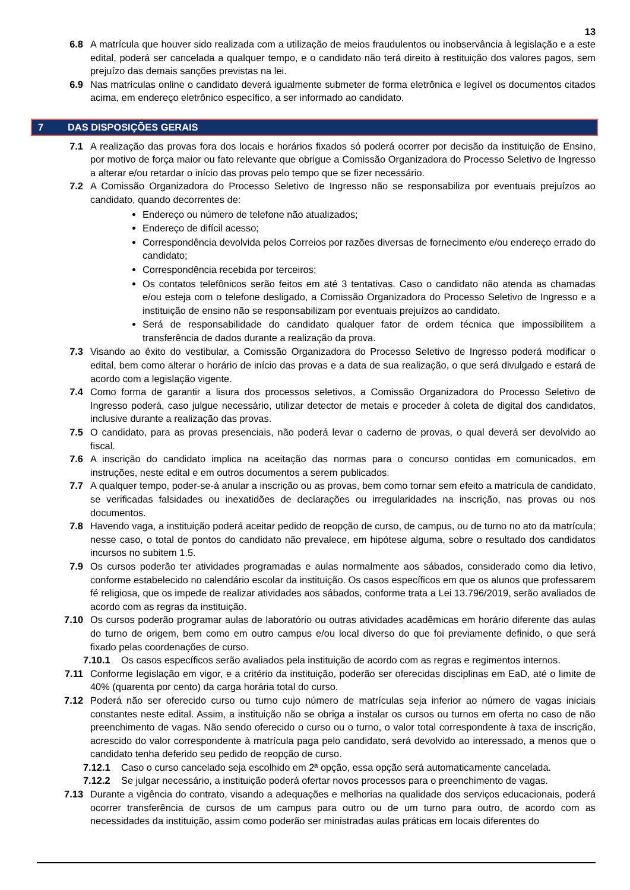13
6.8 A matrícula que houver sido realizada com a utilização de meios fraudulentos ou inobservância à legislação e a este edital, poderá ser cancelada a qualquer tempo, e o candidato não terá direito à restituição dos valores pagos, sem prejuízo das demais sanções previstas na lei.
6.9 Nas matrículas online o candidato deverá igualmente submeter de forma eletrônica e legível os documentos citados acima, em endereço eletrônico específico, a ser informado ao candidato.
7 DAS DISPOSIÇÕES GERAIS
7.1 A realização das provas fora dos locais e horários fixados só poderá ocorrer por decisão da instituição de Ensino, por motivo de força maior ou fato relevante que obrigue a Comissão Organizadora do Processo Seletivo de Ingresso a alterar e/ou retardar o início das provas pelo tempo que se fizer necessário.
7.2 A Comissão Organizadora do Processo Seletivo de Ingresso não se responsabiliza por eventuais prejuízos ao candidato, quando decorrentes de:
Endereço ou número de telefone não atualizados;
Endereço de difícil acesso;
Correspondência devolvida pelos Correios por razões diversas de fornecimento e/ou endereço errado do candidato;
Correspondência recebida por terceiros;
Os contatos telefônicos serão feitos em até 3 tentativas. Caso o candidato não atenda as chamadas e/ou esteja com o telefone desligado, a Comissão Organizadora do Processo Seletivo de Ingresso e a instituição de ensino não se responsabilizam por eventuais prejuízos ao candidato.
Será de responsabilidade do candidato qualquer fator de ordem técnica que impossibilitem a transferência de dados durante a realização da prova.
7.3 Visando ao êxito do vestibular, a Comissão Organizadora do Processo Seletivo de Ingresso poderá modificar o edital, bem como alterar o horário de início das provas e a data de sua realização, o que será divulgado e estará de acordo com a legislação vigente.
7.4 Como forma de garantir a lisura dos processos seletivos, a Comissão Organizadora do Processo Seletivo de Ingresso poderá, caso julgue necessário, utilizar detector de metais e proceder à coleta de digital dos candidatos, inclusive durante a realização das provas.
7.5 O candidato, para as provas presenciais, não poderá levar o caderno de provas, o qual deverá ser devolvido ao fiscal.
7.6 A inscrição do candidato implica na aceitação das normas para o concurso contidas em comunicados, em instruções, neste edital e em outros documentos a serem publicados.
7.7 A qualquer tempo, poder-se-á anular a inscrição ou as provas, bem como tornar sem efeito a matrícula de candidato, se verificadas falsidades ou inexatidões de declarações ou irregularidades na inscrição, nas provas ou nos documentos.
7.8 Havendo vaga, a instituição poderá aceitar pedido de reopção de curso, de campus, ou de turno no ato da matrícula; nesse caso, o total de pontos do candidato não prevalece, em hipótese alguma, sobre o resultado dos candidatos incursos no subitem 1.5.
7.9 Os cursos poderão ter atividades programadas e aulas normalmente aos sábados, considerado como dia letivo, conforme estabelecido no calendário escolar da instituição. Os casos específicos em que os alunos que professarem fé religiosa, que os impede de realizar atividades aos sábados, conforme trata a Lei 13.796/2019, serão avaliados de acordo com as regras da instituição.
7.10 Os cursos poderão programar aulas de laboratório ou outras atividades acadêmicas em horário diferente das aulas do turno de origem, bem como em outro campus e/ou local diverso do que foi previamente definido, o que será fixado pelas coordenações de curso.
7.10.1 Os casos específicos serão avaliados pela instituição de acordo com as regras e regimentos internos.
7.11 Conforme legislação em vigor, e a critério da instituição, poderão ser oferecidas disciplinas em EaD, até o limite de 40% (quarenta por cento) da carga horária total do curso.
7.12 Poderá não ser oferecido curso ou turno cujo número de matrículas seja inferior ao número de vagas iniciais constantes neste edital. Assim, a instituição não se obriga a instalar os cursos ou turnos em oferta no caso de não preenchimento de vagas. Não sendo oferecido o curso ou o turno, o valor total correspondente à taxa de inscrição, acrescido do valor correspondente à matrícula paga pelo candidato, será devolvido ao interessado, a menos que o candidato tenha deferido seu pedido de reopção de curso.
7.12.1 Caso o curso cancelado seja escolhido em 2ª opção, essa opção será automaticamente cancelada.
7.12.2 Se julgar necessário, a instituição poderá ofertar novos processos para o preenchimento de vagas.
7.13 Durante a vigência do contrato, visando a adequações e melhorias na qualidade dos serviços educacionais, poderá ocorrer transferência de cursos de um campus para outro ou de um turno para outro, de acordo com as necessidades da instituição, assim como poderão ser ministradas aulas práticas em locais diferentes do